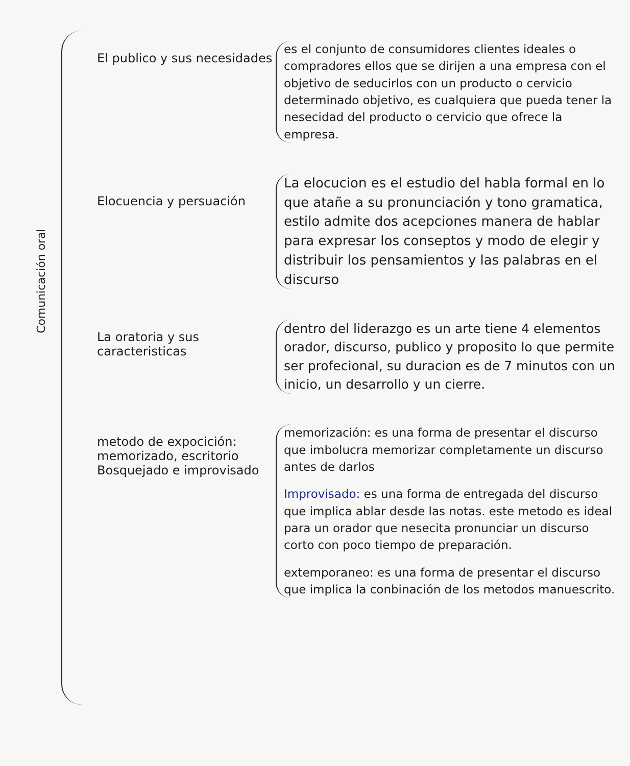Comunicación oral
El publico y sus necesidades
es el conjunto de consumidores clientes ideales o compradores ellos que se dirijen a una empresa con el objetivo de seducirlos con un producto o cervicio determinado objetivo, es cualquiera que pueda tener la nesecidad del producto o cervicio que ofrece la empresa.
Elocuencia y persuación
La elocucion es el estudio del habla formal en lo que atañe a su pronunciación y tono gramatica, estilo admite dos acepciones manera de hablar para expresar los conseptos y modo de elegir y distribuir los pensamientos y las palabras en el discurso
La oratoria y sus caracteristicas
dentro del liderazgo es un arte tiene 4 elementos orador, discurso, publico y proposito lo que permite ser profecional, su duracion es de 7 minutos con un inicio, un desarrollo y un cierre.
metodo de expocición:
memorizado, escritorio
Bosquejado e improvisado
memorización: es una forma de presentar el discurso que imbolucra memorizar completamente un discurso antes de darlos
Improvisado: es una forma de entregada del discurso que implica ablar desde las notas. este metodo es ideal para un orador que nesecita pronunciar un discurso corto con poco tiempo de preparación.
extemporaneo: es una forma de presentar el discurso que implica la conbinación de los metodos manuescrito.